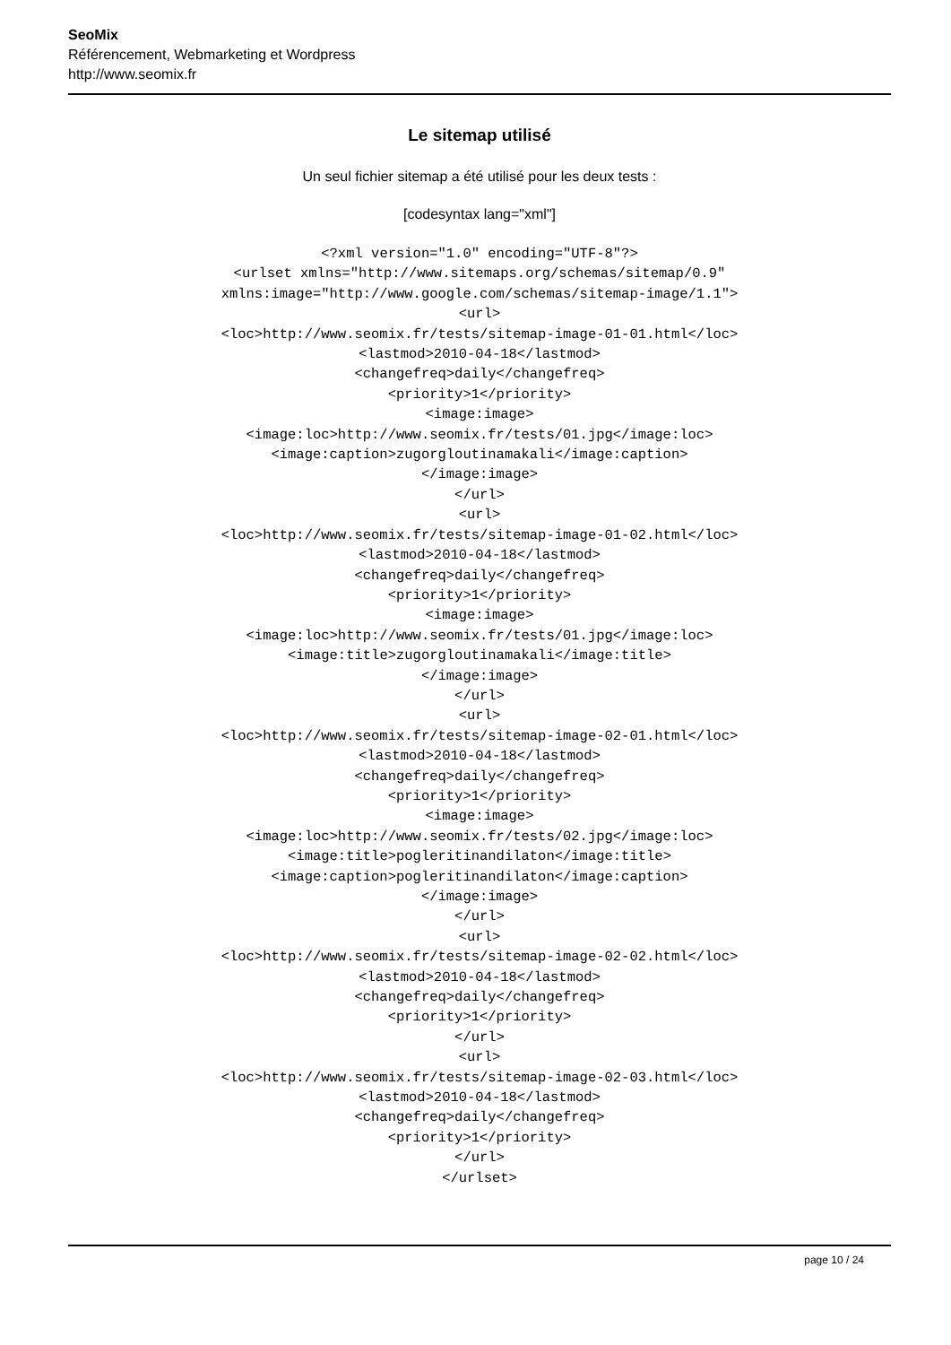SeoMix
Référencement, Webmarketing et Wordpress
http://www.seomix.fr
Le sitemap utilisé
Un seul fichier sitemap a été utilisé pour les deux tests :
[codesyntax lang="xml"]
<?xml version="1.0" encoding="UTF-8"?>
<urlset xmlns="http://www.sitemaps.org/schemas/sitemap/0.9"
xmlns:image="http://www.google.com/schemas/sitemap-image/1.1">
<url>
<loc>http://www.seomix.fr/tests/sitemap-image-01-01.html</loc>
<lastmod>2010-04-18</lastmod>
<changefreq>daily</changefreq>
<priority>1</priority>
<image:image>
<image:loc>http://www.seomix.fr/tests/01.jpg</image:loc>
<image:caption>zugorgloutinamakali</image:caption>
</image:image>
</url>
<url>
<loc>http://www.seomix.fr/tests/sitemap-image-01-02.html</loc>
<lastmod>2010-04-18</lastmod>
<changefreq>daily</changefreq>
<priority>1</priority>
<image:image>
<image:loc>http://www.seomix.fr/tests/01.jpg</image:loc>
<image:title>zugorgloutinamakali</image:title>
</image:image>
</url>
<url>
<loc>http://www.seomix.fr/tests/sitemap-image-02-01.html</loc>
<lastmod>2010-04-18</lastmod>
<changefreq>daily</changefreq>
<priority>1</priority>
<image:image>
<image:loc>http://www.seomix.fr/tests/02.jpg</image:loc>
<image:title>pogleritinandilaton</image:title>
<image:caption>pogleritinandilaton</image:caption>
</image:image>
</url>
<url>
<loc>http://www.seomix.fr/tests/sitemap-image-02-02.html</loc>
<lastmod>2010-04-18</lastmod>
<changefreq>daily</changefreq>
<priority>1</priority>
</url>
<url>
<loc>http://www.seomix.fr/tests/sitemap-image-02-03.html</loc>
<lastmod>2010-04-18</lastmod>
<changefreq>daily</changefreq>
<priority>1</priority>
</url>
</urlset>
page 10 / 24